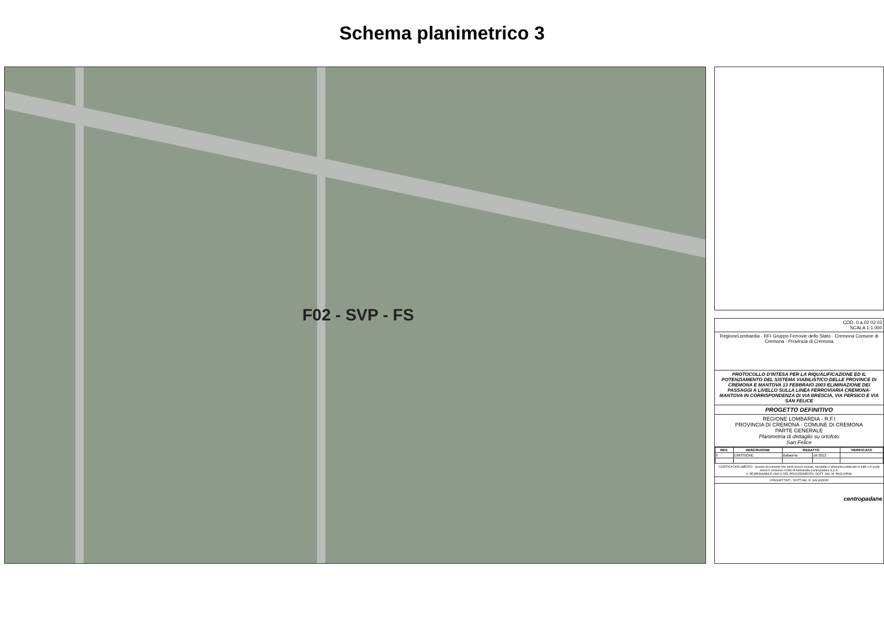Schema planimetrico 3
F02 - SVP - FS
COD. 0 a 02 02 03
SCALA 1:1.000
RegioneLombardia · RFI Gruppo Ferrovie dello Stato · Cremona Comune di Cremona · Provincia di Cremona
PROTOCOLLO D'INTESA PER LA RIQUALIFICAZIONE ED IL POTENZIAMENTO DEL SISTEMA VIABILISTICO DELLE PROVINCE DI CREMONA E MANTOVA 13 FEBBRAIO 2003 ELIMINAZIONE DEI PASSAGGI A LIVELLO SULLA LINEA FERROVIARIA CREMONA-MANTOVA IN CORRISPONDENZA DI VIA BRESCIA, VIA PERSICO E VIA SAN FELICE
PROGETTO DEFINITIVO
REGIONE LOMBARDIA - R.F.I
PROVINCIA DI CREMONA - COMUNE DI CREMONA
PARTE GENERALE
Planimetria di dettaglio su ortofoto
San Felice
| REV. | DESCRIZIONE | REDATTO | | VERIFICATO |
| --- | --- | --- | --- | --- |
| 0 | EMISSIONE | Ballasina | ott 2012 | |
CODIFICA DOCUMENTO · Questo documento non potrà essere copiato, riprodotto o altrimenti pubblicato in tutto o in parte senza il consenso scritto di Autostrade Centropadane S.p.A.
IL RESPONSABILE UNICO DEL PROCEDIMENTO: DOTT. ING. M. PAGLIARINI
I PROGETTISTI : DOTT.ING. R. SALVADORI
centropadane